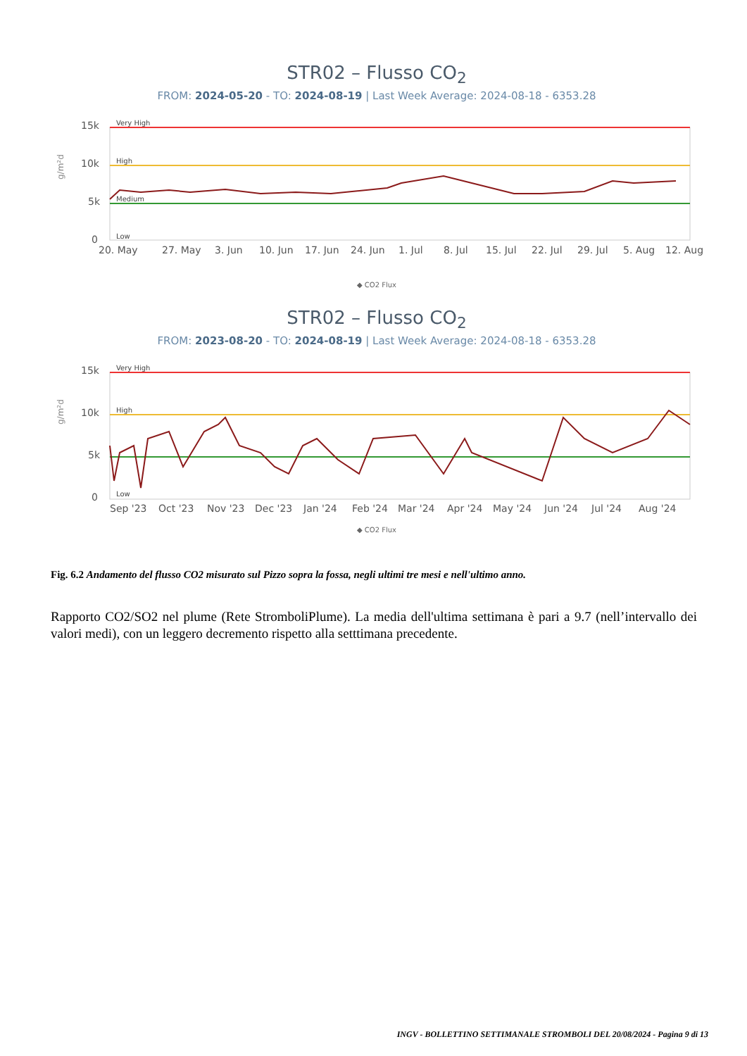STR02 – Flusso CO<sub>2</sub>
FROM: 2024-05-20 - TO: 2024-08-19 | Last Week Average: 2024-08-18 - 6353.28
g/m²d
15k
10k
5k
0
Very High
High
Medium
Low
20. May
27. May
3. Jun
10. Jun
17. Jun
24. Jun
1. Jul
8. Jul
15. Jul
22. Jul
29. Jul
5. Aug
12. Aug
◆ CO2 Flux
STR02 – Flusso CO<sub>2</sub>
FROM: 2023-08-20 - TO: 2024-08-19 | Last Week Average: 2024-08-18 - 6353.28
g/m²d
15k
10k
5k
0
Very High
High
Low
Sep '23
Oct '23
Nov '23
Dec '23
Jan '24
Feb '24
Mar '24
Apr '24
May '24
Jun '24
Jul '24
Aug '24
◆ CO2 Flux
Fig. 6.2 Andamento del flusso CO2 misurato sul Pizzo sopra la fossa, negli ultimi tre mesi e nell'ultimo anno.
Rapporto CO2/SO2 nel plume (Rete StromboliPlume). La media dell'ultima settimana è pari a 9.7 (nell’intervallo dei valori medi), con un leggero decremento rispetto alla setttimana precedente.
INGV - BOLLETTINO SETTIMANALE STROMBOLI DEL 20/08/2024 - Pagina 9 di 13